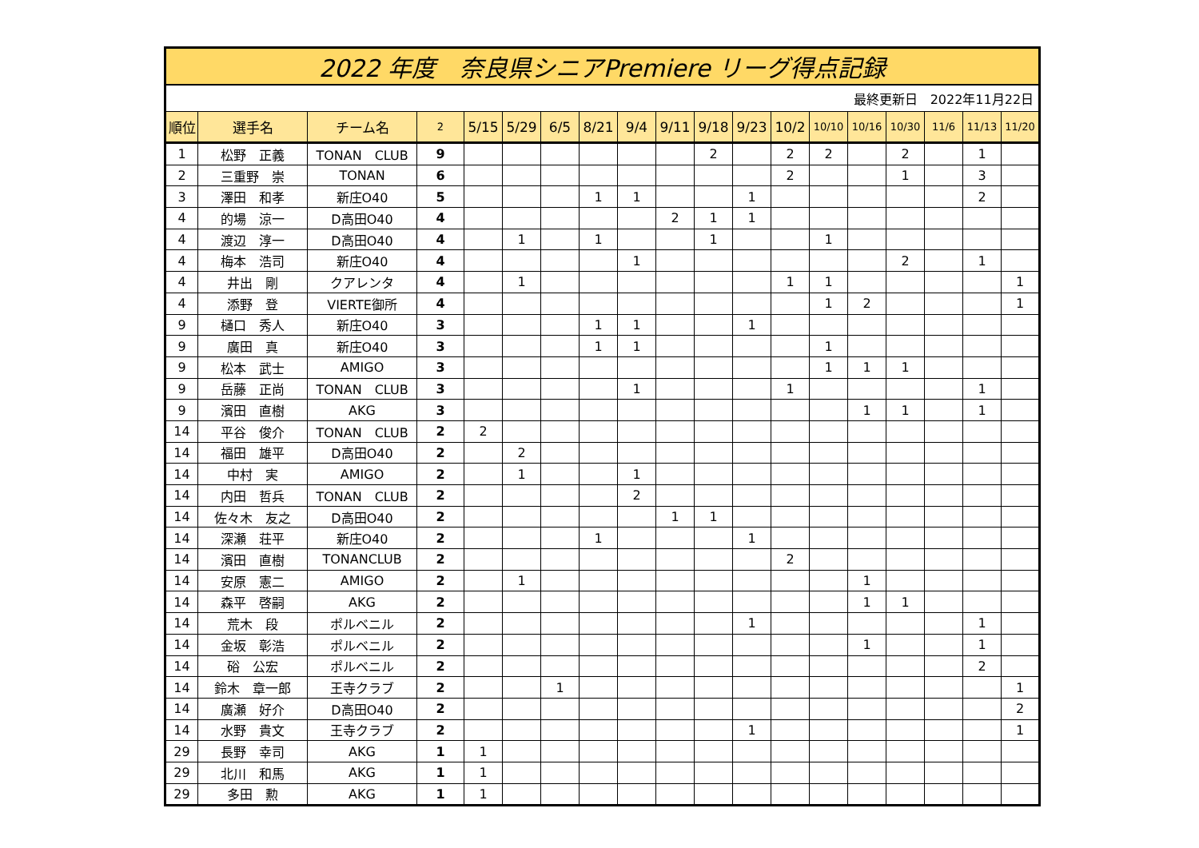| 2022 年度 奈良県シニアPremiere リーグ得点記録 | | | | | | | | | | | | | | | | | | |
| 最終更新日 2022年11月22日 | | | | | | | | | | | | | | | | | | |
| 順位 | 選手名 | チーム名 | 2 | 5/15 | 5/29 | 6/5 | 8/21 | 9/4 | 9/11 | 9/18 | 9/23 | 10/2 | 10/10 | 10/16 | 10/30 | 11/6 | 11/13 | 11/20 |
| 1 | 松野 正義 | TONAN CLUB | 9 | | | | | | | 2 | | 2 | 2 | | 2 | | 1 | |
| 2 | 三重野 崇 | TONAN | 6 | | | | | | | | | 2 | | | 1 | | 3 | |
| 3 | 澤田 和孝 | 新庄O40 | 5 | | | | 1 | 1 | | | 1 | | | | | | 2 | |
| 4 | 的場 涼一 | D高田O40 | 4 | | | | | | 2 | 1 | 1 | | | | | | | |
| 4 | 渡辺 淳一 | D高田O40 | 4 | | 1 | | 1 | | | 1 | | | 1 | | | | | |
| 4 | 梅本 浩司 | 新庄O40 | 4 | | | | | 1 | | | | | | | 2 | | 1 | |
| 4 | 井出 剛 | クアレンタ | 4 | | 1 | | | | | | | 1 | 1 | | | | | 1 |
| 4 | 添野 登 | VIERTE御所 | 4 | | | | | | | | | | 1 | 2 | | | | 1 |
| 9 | 樋口 秀人 | 新庄O40 | 3 | | | | 1 | 1 | | | 1 | | | | | | | |
| 9 | 廣田 真 | 新庄O40 | 3 | | | | 1 | 1 | | | | | 1 | | | | | |
| 9 | 松本 武士 | AMIGO | 3 | | | | | | | | | | 1 | 1 | 1 | | | |
| 9 | 岳藤 正尚 | TONAN CLUB | 3 | | | | | 1 | | | | 1 | | | | | 1 | |
| 9 | 濱田 直樹 | AKG | 3 | | | | | | | | | | | 1 | 1 | | 1 | |
| 14 | 平谷 俊介 | TONAN CLUB | 2 | 2 | | | | | | | | | | | | | | |
| 14 | 福田 雄平 | D高田O40 | 2 | | 2 | | | | | | | | | | | | | |
| 14 | 中村 実 | AMIGO | 2 | | 1 | | | 1 | | | | | | | | | | |
| 14 | 内田 哲兵 | TONAN CLUB | 2 | | | | | 2 | | | | | | | | | | |
| 14 | 佐々木 友之 | D高田O40 | 2 | | | | | | 1 | 1 | | | | | | | | |
| 14 | 深瀬 荘平 | 新庄O40 | 2 | | | | 1 | | | | 1 | | | | | | | |
| 14 | 濱田 直樹 | TONANCLUB | 2 | | | | | | | | | 2 | | | | | | |
| 14 | 安原 憲二 | AMIGO | 2 | | 1 | | | | | | | | | 1 | | | | |
| 14 | 森平 啓嗣 | AKG | 2 | | | | | | | | | | | 1 | 1 | | | |
| 14 | 荒木 段 | ポルベニル | 2 | | | | | | | | 1 | | | | | | 1 | |
| 14 | 金坂 彰浩 | ポルベニル | 2 | | | | | | | | | | | 1 | | | 1 | |
| 14 | 硲 公宏 | ポルベニル | 2 | | | | | | | | | | | | | | 2 | |
| 14 | 鈴木 章一郎 | 王寺クラブ | 2 | | | 1 | | | | | | | | | | | | 1 |
| 14 | 廣瀬 好介 | D高田O40 | 2 | | | | | | | | | | | | | | | 2 |
| 14 | 水野 貴文 | 王寺クラブ | 2 | | | | | | | | 1 | | | | | | | 1 |
| 29 | 長野 幸司 | AKG | 1 | 1 | | | | | | | | | | | | | | |
| 29 | 北川 和馬 | AKG | 1 | 1 | | | | | | | | | | | | | | |
| 29 | 多田 勲 | AKG | 1 | 1 | | | | | | | | | | | | | | |